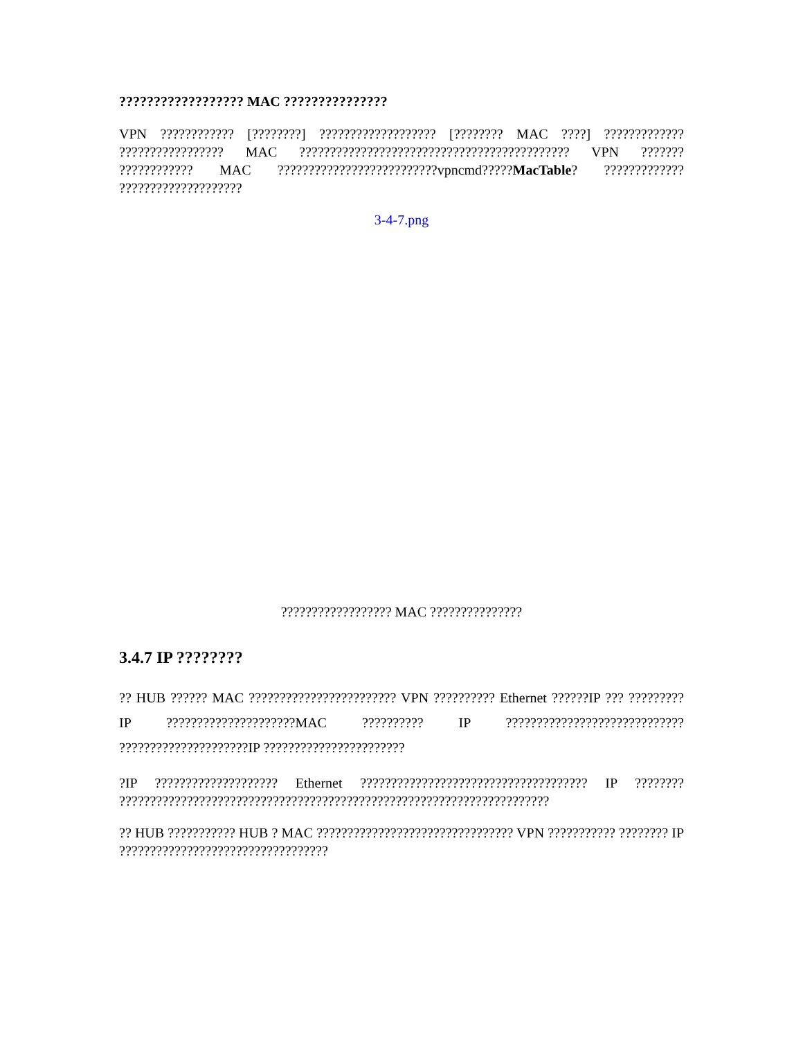?????????????????? MAC ???????????????
VPN ???????????? [????????] ??????????????????? [???????? MAC ????] ????????????? ????????????????? MAC ???????????????????????????????????????????? VPN ??????? ???????????? MAC ??????????????????????????vpncmd?????MacTable? ????????????? ????????????????????
3-4-7.png
?????????????????? MAC ???????????????
3.4.7 IP ????????
?? HUB ?????? MAC ???????????????????????? VPN ?????????? Ethernet ??????IP ??? ????????? IP ?????????????????????MAC ?????????? IP ????????????????????????????? ?????????????????????IP ???????????????????????
?IP ???????????????????? Ethernet ????????????????????????????????????? IP ???????? ??????????????????????????????????????????????????????????????????????
?? HUB ??????????? HUB ? MAC ???????????????????????????????? VPN ??????????? ???????? IP ??????????????????????????????????